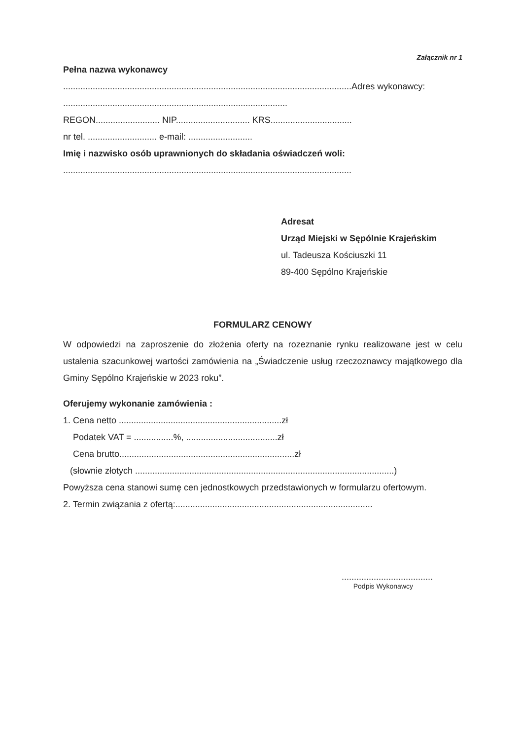Załącznik nr 1
Pełna nazwa wykonawcy
.....................................................................................................................Adres wykonawcy: ...........................................................................................
REGON.......................... NIP.............................. KRS.................................
nr tel. ............................ e-mail: ..........................
Imię i nazwisko osób uprawnionych do składania oświadczeń woli:
.....................................................................................................................
Adresat
Urząd Miejski w Sępólnie Krajeńskim
ul. Tadeusza Kościuszki 11
89-400 Sępólno Krajeńskie
FORMULARZ CENOWY
W odpowiedzi na zaproszenie do złożenia oferty na rozeznanie rynku realizowane jest w celu ustalenia szacunkowej wartości zamówienia na „Świadczenie usług rzeczoznawcy majątkowego dla Gminy Sępólno Krajeńskie w 2023 roku”.
Oferujemy wykonanie zamówienia :
1. Cena netto ..................................................................zł
Podatek VAT = ................%, .....................................zł
Cena brutto.......................................................................zł
(słownie złotych .........................................................................................................)
Powyższa cena stanowi sumę cen jednostkowych przedstawionych w formularzu ofertowym.
2. Termin związania z ofertą:................................................................................
.....................................
Podpis Wykonawcy